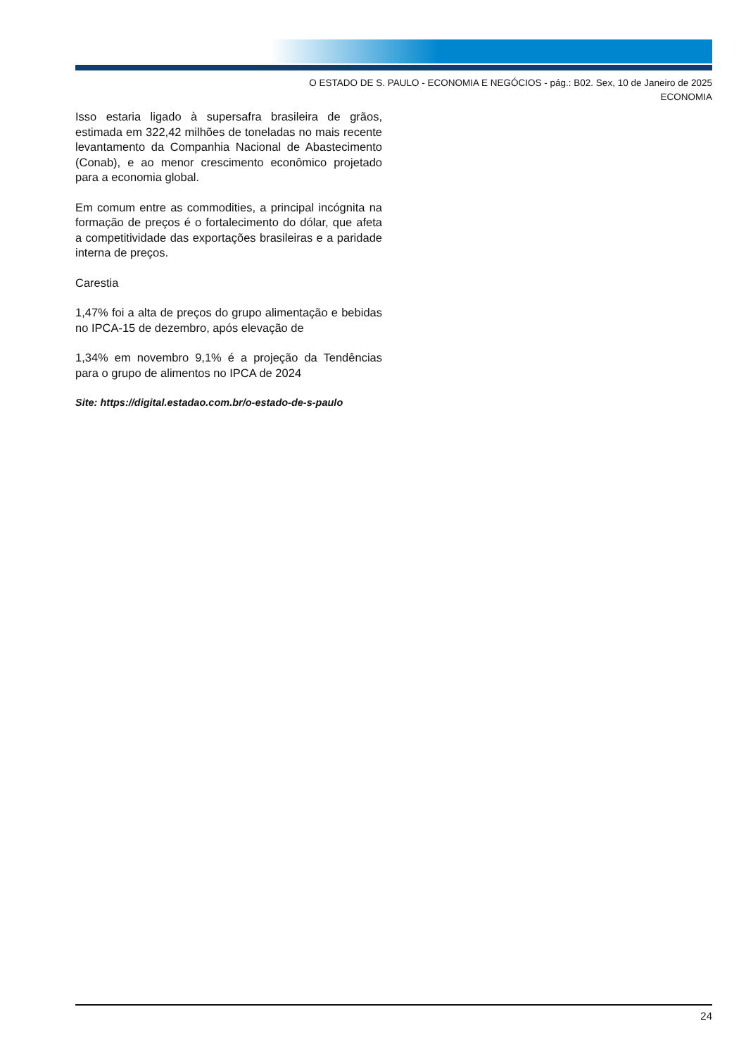O ESTADO DE S. PAULO - ECONOMIA E NEGÓCIOS - pág.: B02. Sex, 10 de Janeiro de 2025
ECONOMIA
Isso estaria ligado à supersafra brasileira de grãos, estimada em 322,42 milhões de toneladas no mais recente levantamento da Companhia Nacional de Abastecimento (Conab), e ao menor crescimento econômico projetado para a economia global.
Em comum entre as commodities, a principal incógnita na formação de preços é o fortalecimento do dólar, que afeta a competitividade das exportações brasileiras e a paridade interna de preços.
Carestia
1,47% foi a alta de preços do grupo alimentação e bebidas no IPCA-15 de dezembro, após elevação de
1,34% em novembro 9,1% é a projeção da Tendências para o grupo de alimentos no IPCA de 2024
Site: https://digital.estadao.com.br/o-estado-de-s-paulo
24